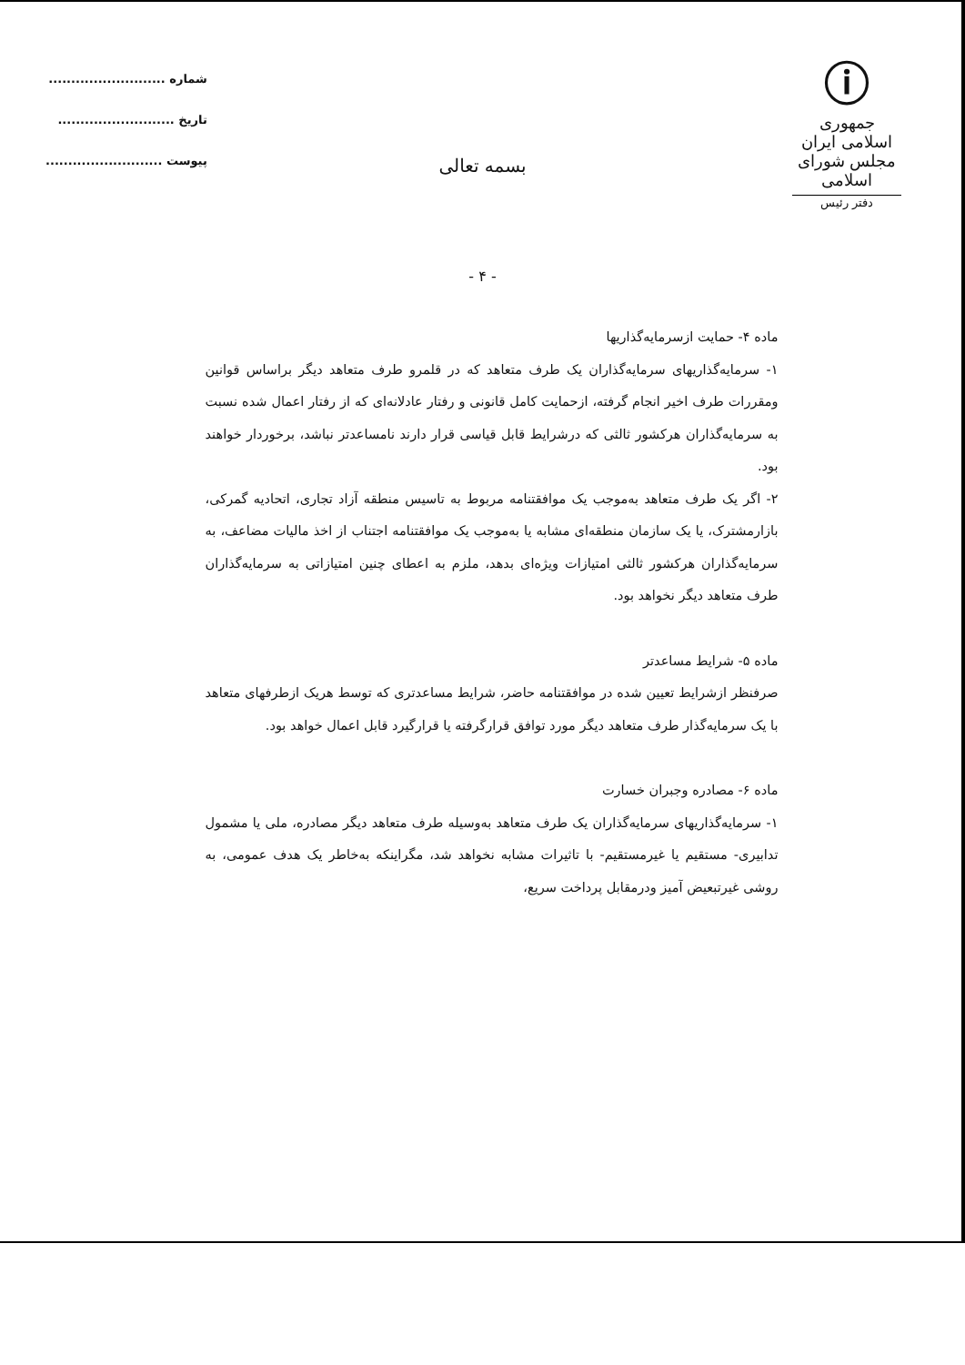ⓘ
جمهوری اسلامی ایران
مجلس شورای اسلامی
دفتر رئیس
شماره ..........................
تاریخ ..........................
پیوست ..........................
بسمه تعالی
- ۴ -
ماده ۴- حمایت ازسرمایه‌گذاریها
۱- سرمایه‌گذاریهای سرمایه‌گذاران یک طرف متعاهد که در قلمرو طرف متعاهد دیگر براساس قوانین ومقررات طرف اخیر انجام گرفته، ازحمایت کامل قانونی و رفتار عادلانه‌ای که از رفتار اعمال شده نسبت به سرمایه‌گذاران هرکشور ثالثی که درشرایط قابل قیاسی قرار دارند نامساعدتر نباشد، برخوردار خواهند بود.
۲- اگر یک طرف متعاهد به‌موجب یک موافقتنامه مربوط به تاسیس منطقه آزاد تجاری، اتحادیه گمرکی، بازارمشترک، یا یک سازمان منطقه‌ای مشابه یا به‌موجب یک موافقتنامه اجتناب از اخذ مالیات مضاعف، به سرمایه‌گذاران هرکشور ثالثی امتیازات ویژه‌ای بدهد، ملزم به اعطای چنین امتیازاتی به سرمایه‌گذاران طرف متعاهد دیگر نخواهد بود.
ماده ۵- شرایط مساعدتر
صرفنظر ازشرایط تعیین شده در موافقتنامه حاضر، شرایط مساعدتری که توسط هریک ازطرفهای متعاهد با یک سرمایه‌گذار طرف متعاهد دیگر مورد توافق قرارگرفته یا قرارگیرد قابل اعمال خواهد بود.
ماده ۶- مصادره وجبران خسارت
۱- سرمایه‌گذاریهای سرمایه‌گذاران یک طرف متعاهد به‌وسیله طرف متعاهد دیگر مصادره، ملی یا مشمول تدابیری- مستقیم یا غیرمستقیم- با تاثیرات مشابه نخواهد شد، مگراینکه به‌خاطر یک هدف عمومی، به روشی غیرتبعیض آمیز ودرمقابل پرداخت سریع،